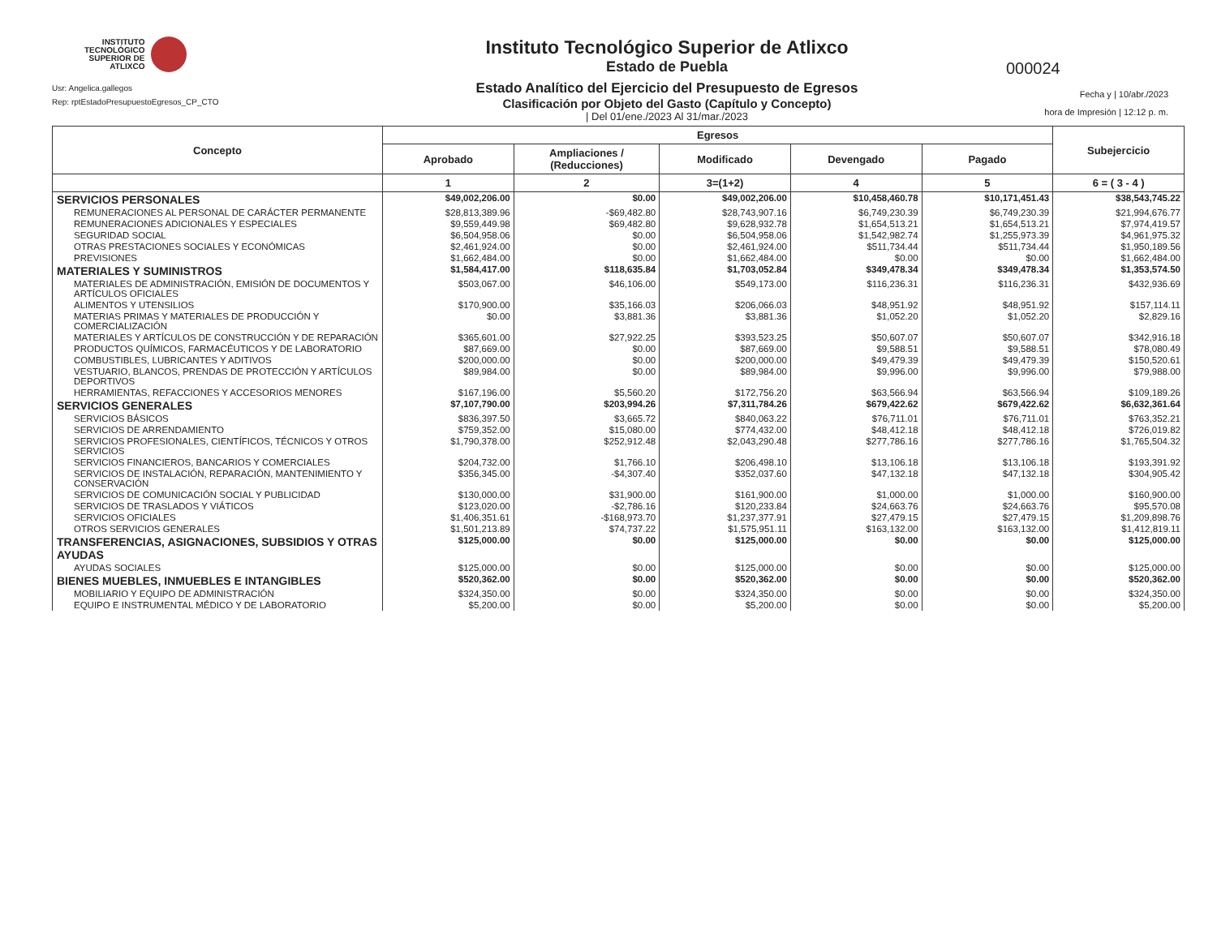INSTITUTO
TECNOLÓGICO
SUPERIOR DE
ATLIXCO
Usr: Angelica.gallegos
Rep: rptEstadoPresupuestoEgresos_CP_CTO
Instituto Tecnológico Superior de Atlixco
Estado de Puebla
Estado Analítico del Ejercicio del Presupuesto de Egresos
Clasificación por Objeto del Gasto (Capítulo y Concepto)
| Del 01/ene./2023 Al 31/mar./2023
000024
Fecha y | 10/abr./2023
hora de Impresión | 12:12 p. m.
| Concepto | Egresos | | | | | Subejercicio |
| --- | --- | --- | --- | --- | --- | --- |
| | Aprobado | Ampliaciones / (Reducciones) | Modificado | Devengado | Pagado | |
| | 1 | 2 | 3=(1+2) | 4 | 5 | 6 = ( 3 - 4 ) |
| SERVICIOS PERSONALES | $49,002,206.00 | $0.00 | $49,002,206.00 | $10,458,460.78 | $10,171,451.43 | $38,543,745.22 |
| REMUNERACIONES AL PERSONAL DE CARÁCTER PERMANENTE | $28,813,389.96 | -$69,482.80 | $28,743,907.16 | $6,749,230.39 | $6,749,230.39 | $21,994,676.77 |
| REMUNERACIONES ADICIONALES Y ESPECIALES | $9,559,449.98 | $69,482.80 | $9,628,932.78 | $1,654,513.21 | $1,654,513.21 | $7,974,419.57 |
| SEGURIDAD SOCIAL | $6,504,958.06 | $0.00 | $6,504,958.06 | $1,542,982.74 | $1,255,973.39 | $4,961,975.32 |
| OTRAS PRESTACIONES SOCIALES Y ECONÓMICAS | $2,461,924.00 | $0.00 | $2,461,924.00 | $511,734.44 | $511,734.44 | $1,950,189.56 |
| PREVISIONES | $1,662,484.00 | $0.00 | $1,662,484.00 | $0.00 | $0.00 | $1,662,484.00 |
| MATERIALES Y SUMINISTROS | $1,584,417.00 | $118,635.84 | $1,703,052.84 | $349,478.34 | $349,478.34 | $1,353,574.50 |
| MATERIALES DE ADMINISTRACIÓN, EMISIÓN DE DOCUMENTOS Y ARTÍCULOS OFICIALES | $503,067.00 | $46,106.00 | $549,173.00 | $116,236.31 | $116,236.31 | $432,936.69 |
| ALIMENTOS Y UTENSILIOS | $170,900.00 | $35,166.03 | $206,066.03 | $48,951.92 | $48,951.92 | $157,114.11 |
| MATERIAS PRIMAS Y MATERIALES DE PRODUCCIÓN Y COMERCIALIZACIÓN | $0.00 | $3,881.36 | $3,881.36 | $1,052.20 | $1,052.20 | $2,829.16 |
| MATERIALES Y ARTÍCULOS DE CONSTRUCCIÓN Y DE REPARACIÓN | $365,601.00 | $27,922.25 | $393,523.25 | $50,607.07 | $50,607.07 | $342,916.18 |
| PRODUCTOS QUÍMICOS, FARMACÉUTICOS Y DE LABORATORIO | $87,669.00 | $0.00 | $87,669.00 | $9,588.51 | $9,588.51 | $78,080.49 |
| COMBUSTIBLES, LUBRICANTES Y ADITIVOS | $200,000.00 | $0.00 | $200,000.00 | $49,479.39 | $49,479.39 | $150,520.61 |
| VESTUARIO, BLANCOS, PRENDAS DE PROTECCIÓN Y ARTÍCULOS DEPORTIVOS | $89,984.00 | $0.00 | $89,984.00 | $9,996.00 | $9,996.00 | $79,988.00 |
| HERRAMIENTAS, REFACCIONES Y ACCESORIOS MENORES | $167,196.00 | $5,560.20 | $172,756.20 | $63,566.94 | $63,566.94 | $109,189.26 |
| SERVICIOS GENERALES | $7,107,790.00 | $203,994.26 | $7,311,784.26 | $679,422.62 | $679,422.62 | $6,632,361.64 |
| SERVICIOS BÁSICOS | $836,397.50 | $3,665.72 | $840,063.22 | $76,711.01 | $76,711.01 | $763,352.21 |
| SERVICIOS DE ARRENDAMIENTO | $759,352.00 | $15,080.00 | $774,432.00 | $48,412.18 | $48,412.18 | $726,019.82 |
| SERVICIOS PROFESIONALES, CIENTÍFICOS, TÉCNICOS Y OTROS SERVICIOS | $1,790,378.00 | $252,912.48 | $2,043,290.48 | $277,786.16 | $277,786.16 | $1,765,504.32 |
| SERVICIOS FINANCIEROS, BANCARIOS Y COMERCIALES | $204,732.00 | $1,766.10 | $206,498.10 | $13,106.18 | $13,106.18 | $193,391.92 |
| SERVICIOS DE INSTALACIÓN, REPARACIÓN, MANTENIMIENTO Y CONSERVACIÓN | $356,345.00 | -$4,307.40 | $352,037.60 | $47,132.18 | $47,132.18 | $304,905.42 |
| SERVICIOS DE COMUNICACIÓN SOCIAL Y PUBLICIDAD | $130,000.00 | $31,900.00 | $161,900.00 | $1,000.00 | $1,000.00 | $160,900.00 |
| SERVICIOS DE TRASLADOS Y VIÁTICOS | $123,020.00 | -$2,786.16 | $120,233.84 | $24,663.76 | $24,663.76 | $95,570.08 |
| SERVICIOS OFICIALES | $1,406,351.61 | -$168,973.70 | $1,237,377.91 | $27,479.15 | $27,479.15 | $1,209,898.76 |
| OTROS SERVICIOS GENERALES | $1,501,213.89 | $74,737.22 | $1,575,951.11 | $163,132.00 | $163,132.00 | $1,412,819.11 |
| TRANSFERENCIAS, ASIGNACIONES, SUBSIDIOS Y OTRAS AYUDAS | $125,000.00 | $0.00 | $125,000.00 | $0.00 | $0.00 | $125,000.00 |
| AYUDAS SOCIALES | $125,000.00 | $0.00 | $125,000.00 | $0.00 | $0.00 | $125,000.00 |
| BIENES MUEBLES, INMUEBLES E INTANGIBLES | $520,362.00 | $0.00 | $520,362.00 | $0.00 | $0.00 | $520,362.00 |
| MOBILIARIO Y EQUIPO DE ADMINISTRACIÓN | $324,350.00 | $0.00 | $324,350.00 | $0.00 | $0.00 | $324,350.00 |
| EQUIPO E INSTRUMENTAL MÉDICO Y DE LABORATORIO | $5,200.00 | $0.00 | $5,200.00 | $0.00 | $0.00 | $5,200.00 |